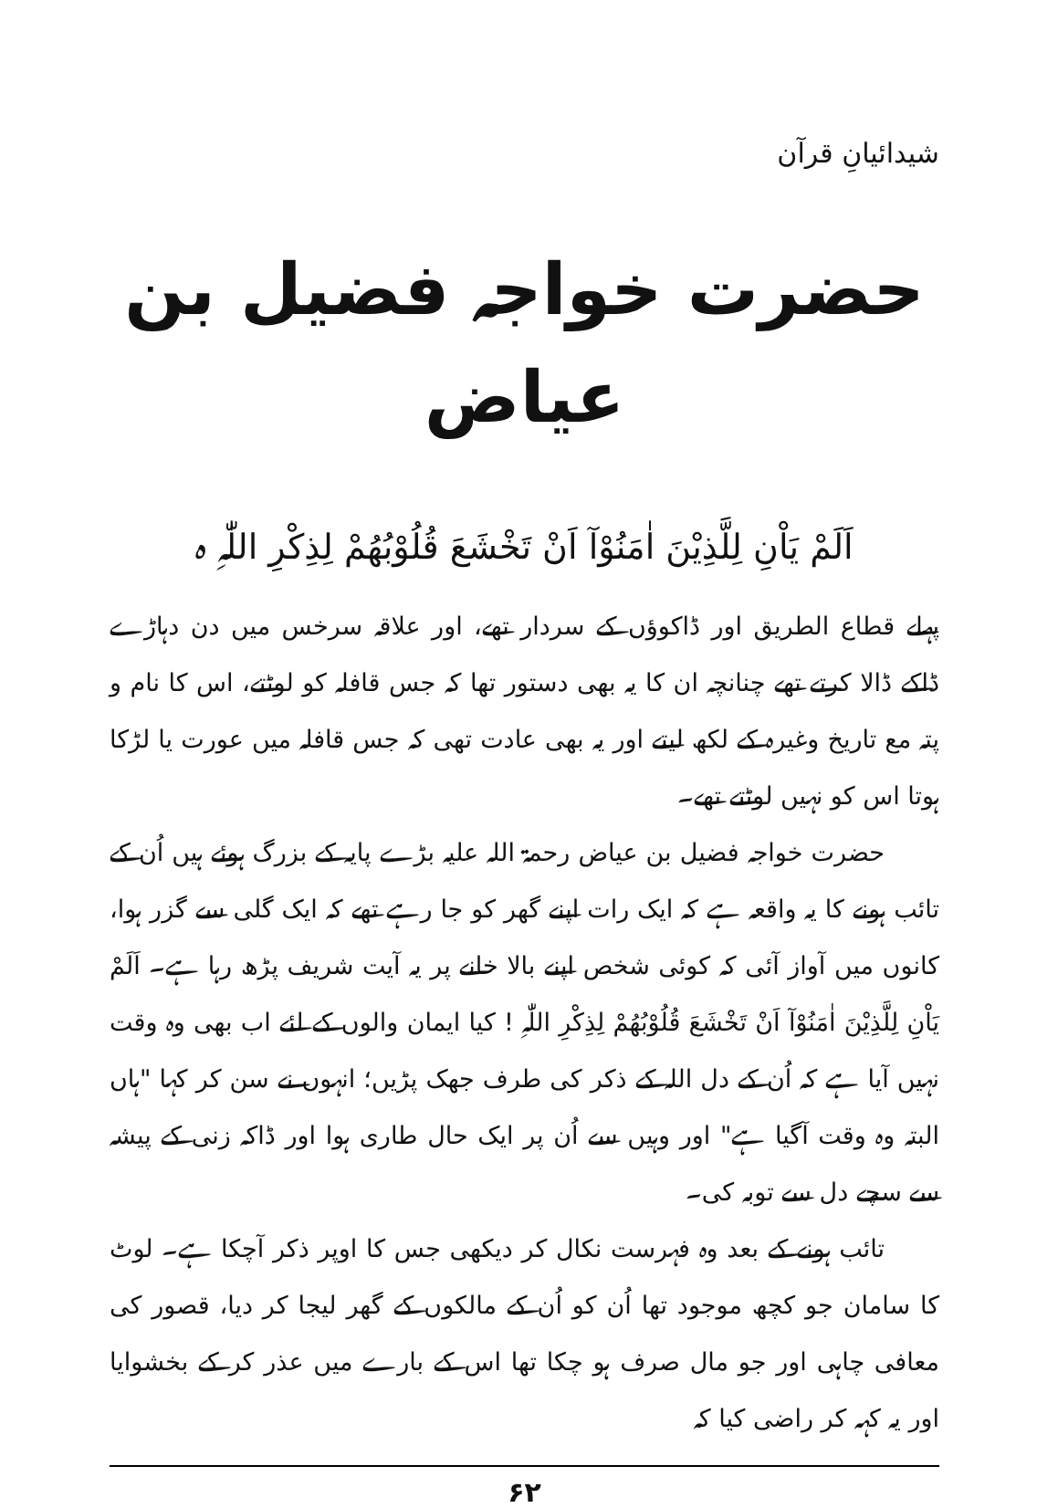شیدائیانِ قرآن
حضرت خواجہ فضیل بن عیاض
اَلَمْ یَاْنِ لِلَّذِیْنَ اٰمَنُوْآ اَنْ تَخْشَعَ قُلُوْبُھُمْ لِذِکْرِ اللّٰہِ ہ
پہلے قطاع الطریق اور ڈاکوؤں کے سردار تھے، اور علاقہ سرخس میں دن دہاڑے ڈاکے ڈالا کرتے تھے چنانچہ ان کا یہ بھی دستور تھا کہ جس قافلہ کو لوٹتے، اس کا نام و پتہ مع تاریخ وغیرہ کے لکھ لیتے اور یہ بھی عادت تھی کہ جس قافلہ میں عورت یا لڑکا ہوتا اس کو نہیں لوٹتے تھے۔
حضرت خواجہ فضیل بن عیاض رحمۃ اللہ علیہ بڑے پایہ کے بزرگ ہوئے ہیں اُن کے تائب ہونے کا یہ واقعہ ہے کہ ایک رات اپنے گھر کو جا رہے تھے کہ ایک گلی سے گزر ہوا، کانوں میں آواز آئی کہ کوئی شخص اپنے بالا خانے پر یہ آیت شریف پڑھ رہا ہے۔ اَلَمْ یَاْنِ لِلَّذِیْنَ اٰمَنُوْآ اَنْ تَخْشَعَ قُلُوْبُھُمْ لِذِکْرِ اللّٰہِ ! کیا ایمان والوں کے لئے اب بھی وہ وقت نہیں آیا ہے کہ اُن کے دل اللہ کے ذکر کی طرف جھک پڑیں؛ انہوں نے سن کر کہا "ہاں البتہ وہ وقت آگیا ہے" اور وہیں سے اُن پر ایک حال طاری ہوا اور ڈاکہ زنی کے پیشہ سے سچے دل سے توبہ کی۔
تائب ہونے کے بعد وہ فہرست نکال کر دیکھی جس کا اوپر ذکر آچکا ہے۔ لوٹ کا سامان جو کچھ موجود تھا اُن کو اُن کے مالکوں کے گھر لیجا کر دیا، قصور کی معافی چاہی اور جو مال صرف ہو چکا تھا اس کے بارے میں عذر کر کے بخشوایا اور یہ کہہ کر راضی کیا کہ
۶۲